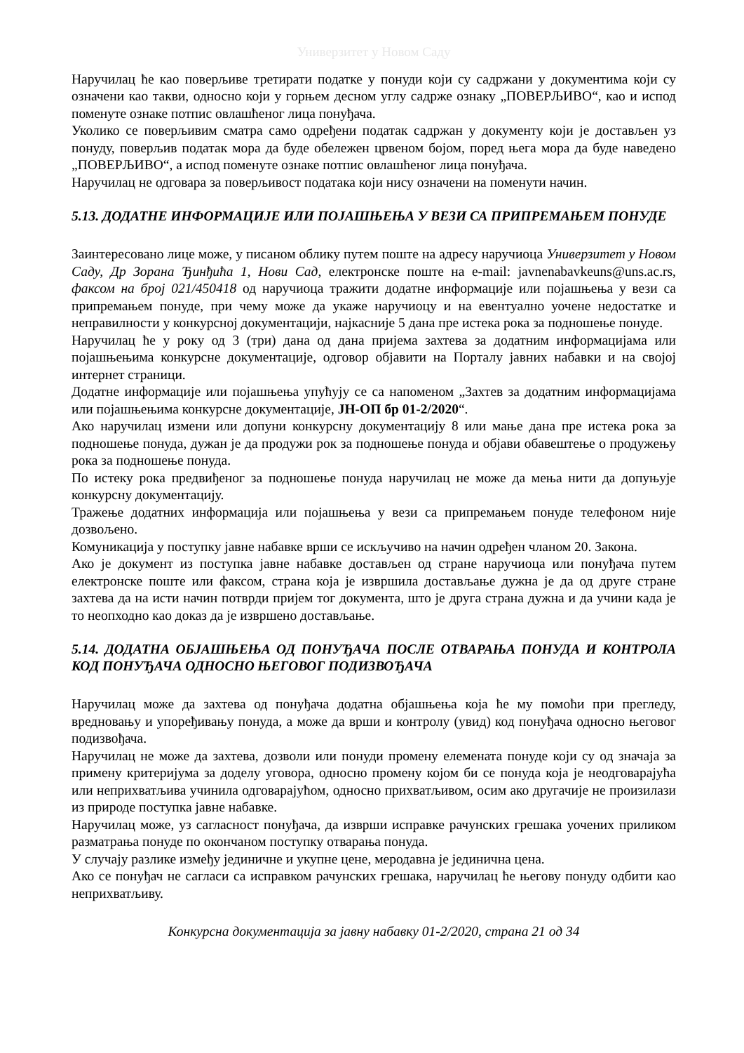Универзитет у Новом Саду
Наручилац ће као поверљиве третирати податке у понуди који су садржани у документима који су означени као такви, односно који у горњем десном углу садрже ознаку „ПОВЕРЉИВО“, као и испод поменуте ознаке потпис овлашћеног лица понуђача.
Уколико се поверљивим сматра само одређени податак садржан у документу који је достављен уз понуду, поверљив податак мора да буде обележен црвеном бојом, поред њега мора да буде наведено „ПОВЕРЉИВО“, а испод поменуте ознаке потпис овлашћеног лица понуђача.
Наручилац не одговара за поверљивост података који нису означени на поменути начин.
5.13. ДОДАТНЕ ИНФОРМАЦИЈЕ ИЛИ ПОЈАШЊЕЊА У ВЕЗИ СА ПРИПРЕМАЊЕМ ПОНУДЕ
Заинтересовано лице може, у писаном облику путем поште на адресу наручиоца Универзитет у Новом Саду, Др Зорана Ђинђића 1, Нови Сад, електронске поште на e-mail: javnenabavkeuns@uns.ac.rs, факсом на број 021/450418 од наручиоца тражити додатне информације или појашњења у вези са припремањем понуде, при чему може да укаже наручиоцу и на евентуално уочене недостатке и неправилности у конкурсној документацији, најкасније 5 дана пре истека рока за подношење понуде.
Наручилац ће у року од 3 (три) дана од дана пријема захтева за додатним информацијама или појашњењима конкурсне документације, одговор објавити на Порталу јавних набавки и на својој интернет страници.
Додатне информације или појашњења упућују се са напоменом „Захтев за додатним информацијама или појашњењима конкурсне документације, ЈН-ОП бр 01-2/2020“.
Ако наручилац измени или допуни конкурсну документацију 8 или мање дана пре истека рока за подношење понуда, дужан је да продужи рок за подношење понуда и објави обавештење о продужењу рока за подношење понуда.
По истеку рока предвиђеног за подношење понуда наручилац не може да мења нити да допуњује конкурсну документацију.
Тражење додатних информација или појашњења у вези са припремањем понуде телефоном није дозвољено.
Комуникација у поступку јавне набавке врши се искључиво на начин одређен чланом 20. Закона.
Ако је документ из поступка јавне набавке достављен од стране наручиоца или понуђача путем електронске поште или факсом, страна која је извршила достављање дужна је да од друге стране захтева да на исти начин потврди пријем тог документа, што је друга страна дужна и да учини када је то неопходно као доказ да је извршено достављање.
5.14. ДОДАТНА ОБЈАШЊЕЊА ОД ПОНУЂАЧА ПОСЛЕ ОТВАРАЊА ПОНУДА И КОНТРОЛА КОД ПОНУЂАЧА ОДНОСНО ЊЕГОВОГ ПОДИЗВОЂАЧА
Наручилац може да захтева од понуђача додатна објашњења која ће му помоћи при прегледу, вредновању и упоређивању понуда, а може да врши и контролу (увид) код понуђача односно његовог подизвођача.
Наручилац не може да захтева, дозволи или понуди промену елемената понуде који су од значаја за примену критеријума за доделу уговора, односно промену којом би се понуда која је неодговарајућа или неприхватљива учинила одговарајућом, односно прихватљивом, осим ако другачије не произилази из природе поступка јавне набавке.
Наручилац може, уз сагласност понуђача, да изврши исправке рачунских грешака уочених приликом разматрања понуде по окончаном поступку отварања понуда.
У случају разлике између јединичне и укупне цене, меродавна је јединична цена.
Ако се понуђач не сагласи са исправком рачунских грешака, наручилац ће његову понуду одбити као неприхватљиву.
Конкурсна документација за јавну набавку 01-2/2020, страна 21 од 34